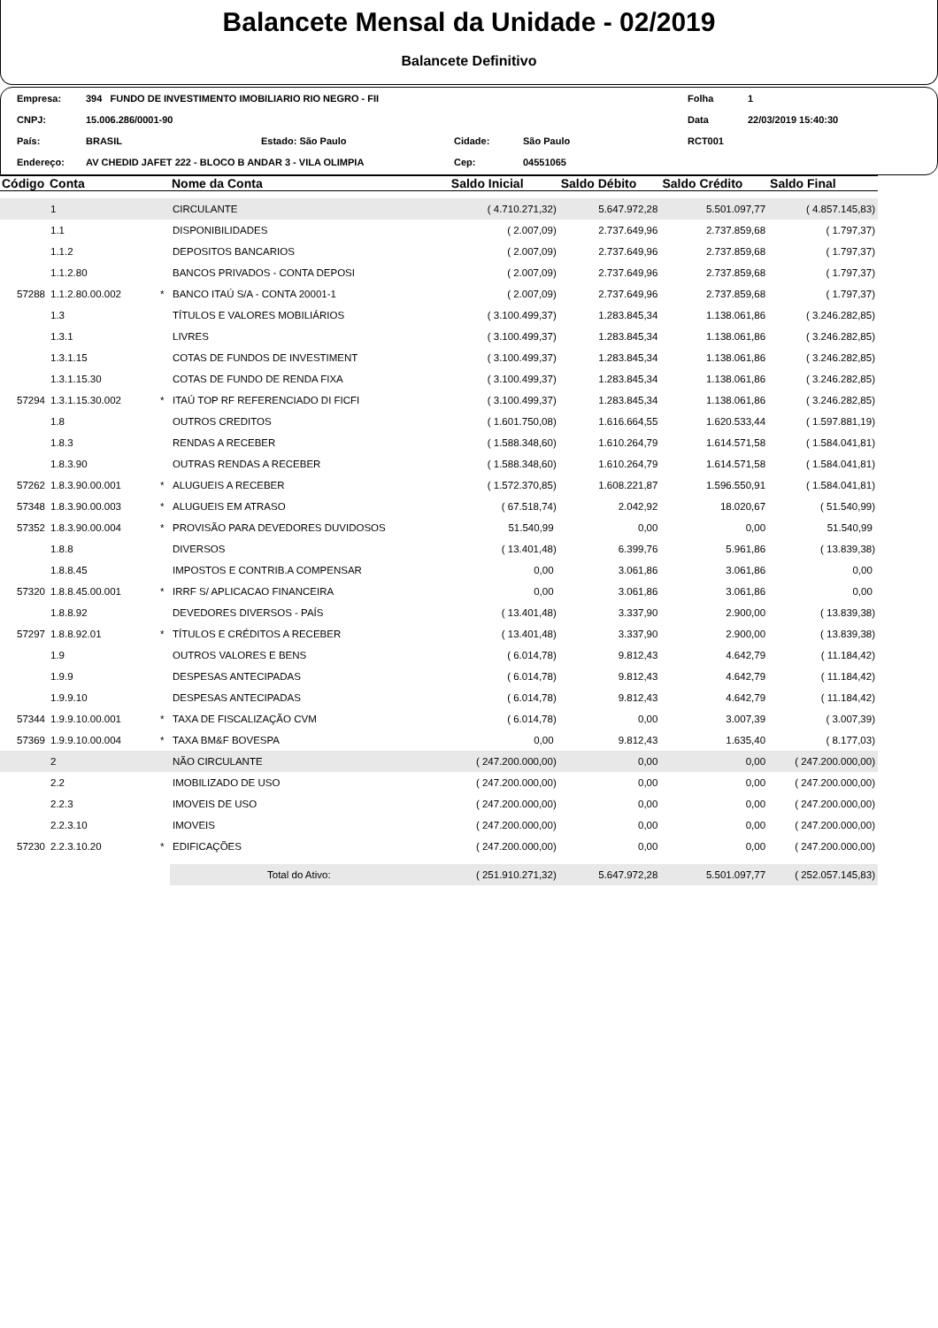Balancete Mensal da Unidade - 02/2019
Balancete Definitivo
| Empresa: | 394 FUNDO DE INVESTIMENTO IMOBILIARIO RIO NEGRO - FII | | | | | Folha | 1 |
| CNPJ: | 15.006.286/0001-90 | | | | | Data | 22/03/2019 15:40:30 |
| País: | BRASIL | Estado: São Paulo | Cidade: | São Paulo | | RCT001 | |
| Endereço: | AV CHEDID JAFET 222 - BLOCO B ANDAR 3 - VILA OLIMPIA | | Cep: | 04551065 | | | |
| Código | Conta | | Nome da Conta | Saldo Inicial | Saldo Débito | Saldo Crédito | Saldo Final |
| --- | --- | --- | --- | --- | --- | --- | --- |
| | 1 | | CIRCULANTE | ( 4.710.271,32) | 5.647.972,28 | 5.501.097,77 | ( 4.857.145,83) |
| | 1.1 | | DISPONIBILIDADES | ( 2.007,09) | 2.737.649,96 | 2.737.859,68 | ( 1.797,37) |
| | 1.1.2 | | DEPOSITOS BANCARIOS | ( 2.007,09) | 2.737.649,96 | 2.737.859,68 | ( 1.797,37) |
| | 1.1.2.80 | | BANCOS PRIVADOS - CONTA DEPOSI | ( 2.007,09) | 2.737.649,96 | 2.737.859,68 | ( 1.797,37) |
| 57288 | 1.1.2.80.00.002 | * | BANCO ITAÚ S/A - CONTA 20001-1 | ( 2.007,09) | 2.737.649,96 | 2.737.859,68 | ( 1.797,37) |
| | 1.3 | | TÍTULOS E VALORES MOBILIÁRIOS | ( 3.100.499,37) | 1.283.845,34 | 1.138.061,86 | ( 3.246.282,85) |
| | 1.3.1 | | LIVRES | ( 3.100.499,37) | 1.283.845,34 | 1.138.061,86 | ( 3.246.282,85) |
| | 1.3.1.15 | | COTAS DE FUNDOS DE INVESTIMENT | ( 3.100.499,37) | 1.283.845,34 | 1.138.061,86 | ( 3.246.282,85) |
| | 1.3.1.15.30 | | COTAS DE FUNDO DE RENDA FIXA | ( 3.100.499,37) | 1.283.845,34 | 1.138.061,86 | ( 3.246.282,85) |
| 57294 | 1.3.1.15.30.002 | * | ITAÚ TOP RF REFERENCIADO DI FICFI | ( 3.100.499,37) | 1.283.845,34 | 1.138.061,86 | ( 3.246.282,85) |
| | 1.8 | | OUTROS CREDITOS | ( 1.601.750,08) | 1.616.664,55 | 1.620.533,44 | ( 1.597.881,19) |
| | 1.8.3 | | RENDAS A RECEBER | ( 1.588.348,60) | 1.610.264,79 | 1.614.571,58 | ( 1.584.041,81) |
| | 1.8.3.90 | | OUTRAS RENDAS A RECEBER | ( 1.588.348,60) | 1.610.264,79 | 1.614.571,58 | ( 1.584.041,81) |
| 57262 | 1.8.3.90.00.001 | * | ALUGUEIS A RECEBER | ( 1.572.370,85) | 1.608.221,87 | 1.596.550,91 | ( 1.584.041,81) |
| 57348 | 1.8.3.90.00.003 | * | ALUGUEIS EM ATRASO | ( 67.518,74) | 2.042,92 | 18.020,67 | ( 51.540,99) |
| 57352 | 1.8.3.90.00.004 | * | PROVISÃO PARA DEVEDORES DUVIDOSOS | 51.540,99 | 0,00 | 0,00 | 51.540,99 |
| | 1.8.8 | | DIVERSOS | ( 13.401,48) | 6.399,76 | 5.961,86 | ( 13.839,38) |
| | 1.8.8.45 | | IMPOSTOS E CONTRIB.A COMPENSAR | 0,00 | 3.061,86 | 3.061,86 | 0,00 |
| 57320 | 1.8.8.45.00.001 | * | IRRF S/ APLICACAO FINANCEIRA | 0,00 | 3.061,86 | 3.061,86 | 0,00 |
| | 1.8.8.92 | | DEVEDORES DIVERSOS - PAÍS | ( 13.401,48) | 3.337,90 | 2.900,00 | ( 13.839,38) |
| 57297 | 1.8.8.92.01 | * | TÍTULOS E CRÉDITOS A RECEBER | ( 13.401,48) | 3.337,90 | 2.900,00 | ( 13.839,38) |
| | 1.9 | | OUTROS VALORES E BENS | ( 6.014,78) | 9.812,43 | 4.642,79 | ( 11.184,42) |
| | 1.9.9 | | DESPESAS ANTECIPADAS | ( 6.014,78) | 9.812,43 | 4.642,79 | ( 11.184,42) |
| | 1.9.9.10 | | DESPESAS ANTECIPADAS | ( 6.014,78) | 9.812,43 | 4.642,79 | ( 11.184,42) |
| 57344 | 1.9.9.10.00.001 | * | TAXA DE FISCALIZAÇÃO CVM | ( 6.014,78) | 0,00 | 3.007,39 | ( 3.007,39) |
| 57369 | 1.9.9.10.00.004 | * | TAXA BM&F BOVESPA | 0,00 | 9.812,43 | 1.635,40 | ( 8.177,03) |
| | 2 | | NÃO CIRCULANTE | ( 247.200.000,00) | 0,00 | 0,00 | ( 247.200.000,00) |
| | 2.2 | | IMOBILIZADO DE USO | ( 247.200.000,00) | 0,00 | 0,00 | ( 247.200.000,00) |
| | 2.2.3 | | IMOVEIS DE USO | ( 247.200.000,00) | 0,00 | 0,00 | ( 247.200.000,00) |
| | 2.2.3.10 | | IMOVEIS | ( 247.200.000,00) | 0,00 | 0,00 | ( 247.200.000,00) |
| 57230 | 2.2.3.10.20 | * | EDIFICAÇÕES | ( 247.200.000,00) | 0,00 | 0,00 | ( 247.200.000,00) |
| | | | Total do Ativo: | ( 251.910.271,32) | 5.647.972,28 | 5.501.097,77 | ( 252.057.145,83) |